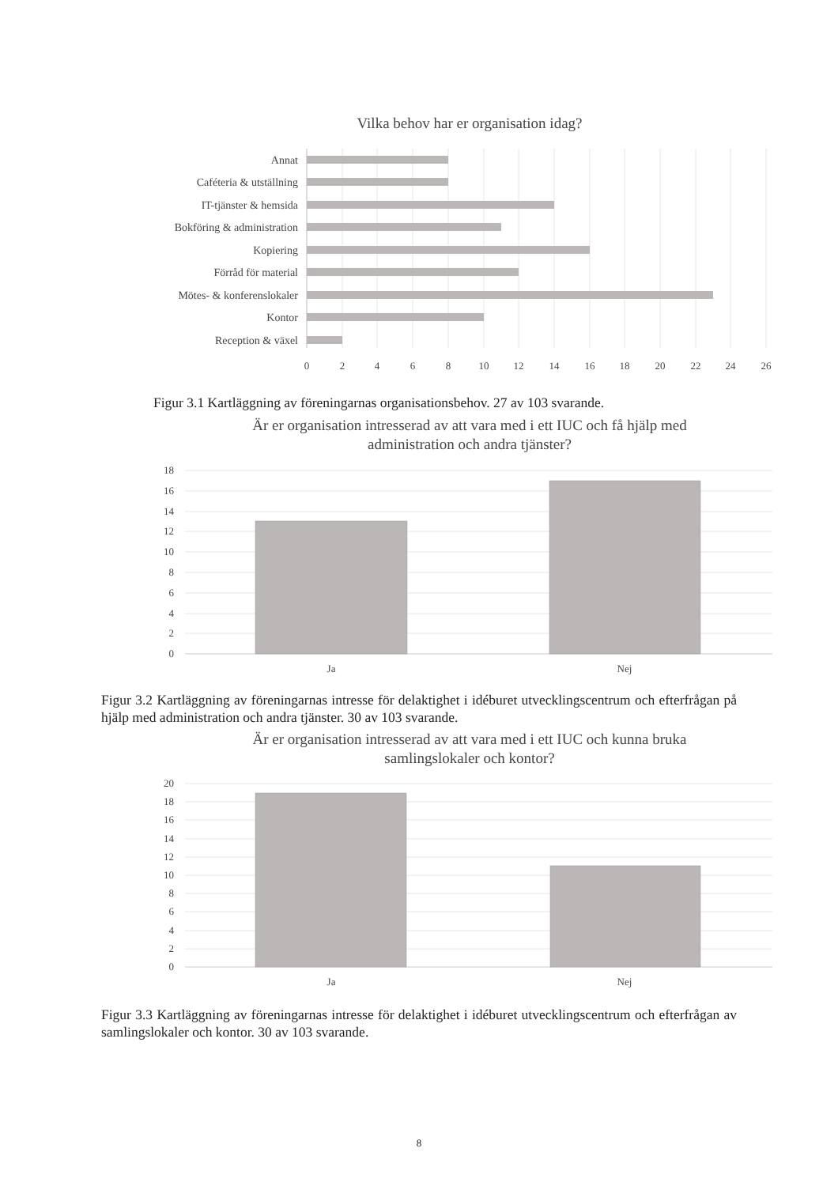Vilka behov har er organisation idag?
Annat
Caféteria & utställning
IT-tjänster & hemsida
Bokföring & administration
Kopiering
Förråd för material
Mötes- & konferenslokaler
Kontor
Reception & växel
0
2
4
6
8
10
12
14
16
18
20
22
24
26
Figur 3.1 Kartläggning av föreningarnas organisationsbehov. 27 av 103 svarande.
Är er organisation intresserad av att vara med i ett IUC och få hjälp med
administration och andra tjänster?
18
16
14
12
10
8
6
4
2
0
Ja
Nej
Figur 3.2 Kartläggning av föreningarnas intresse för delaktighet i idéburet utvecklingscentrum och efterfrågan på hjälp med administration och andra tjänster. 30 av 103 svarande.
Är er organisation intresserad av att vara med i ett IUC och kunna bruka
samlingslokaler och kontor?
20
18
16
14
12
10
8
6
4
2
0
Ja
Nej
Figur 3.3 Kartläggning av föreningarnas intresse för delaktighet i idéburet utvecklingscentrum och efterfrågan av samlingslokaler och kontor. 30 av 103 svarande.
8